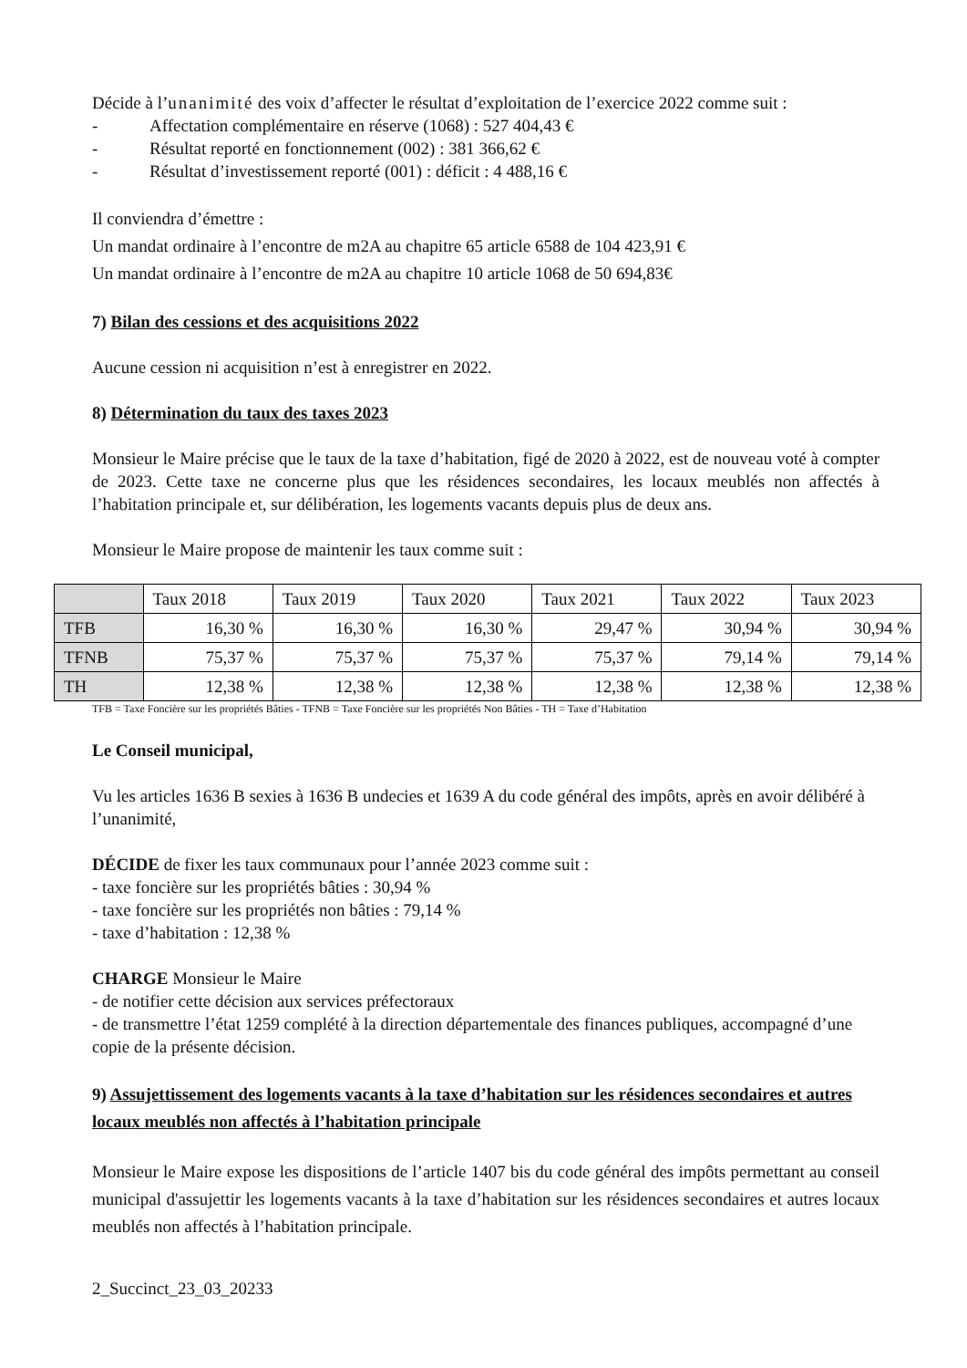Décide à l’unanimité des voix d’affecter le résultat d’exploitation de l’exercice 2022 comme suit :
- Affectation complémentaire en réserve (1068) : 527 404,43 €
- Résultat reporté en fonctionnement (002) : 381 366,62 €
- Résultat d’investissement reporté (001) : déficit : 4 488,16 €
Il conviendra d’émettre :
Un mandat ordinaire à l’encontre de m2A au chapitre 65 article 6588 de 104 423,91 €
Un mandat ordinaire à l’encontre de m2A au chapitre 10 article 1068 de 50 694,83€
7) Bilan des cessions et des acquisitions 2022
Aucune cession ni acquisition n’est à enregistrer en 2022.
8) Détermination du taux des taxes 2023
Monsieur le Maire précise que le taux de la taxe d’habitation, figé de 2020 à 2022, est de nouveau voté à compter de 2023. Cette taxe ne concerne plus que les résidences secondaires, les locaux meublés non affectés à l’habitation principale et, sur délibération, les logements vacants depuis plus de deux ans.
Monsieur le Maire propose de maintenir les taux comme suit :
| | Taux 2018 | Taux 2019 | Taux 2020 | Taux 2021 | Taux 2022 | Taux 2023 |
| --- | --- | --- | --- | --- | --- | --- |
| TFB | 16,30 % | 16,30 % | 16,30 % | 29,47 % | 30,94 % | 30,94 % |
| TFNB | 75,37 % | 75,37 % | 75,37 % | 75,37 % | 79,14 % | 79,14 % |
| TH | 12,38 % | 12,38 % | 12,38 % | 12,38 % | 12,38 % | 12,38 % |
TFB = Taxe Foncière sur les propriétés Bâties - TFNB = Taxe Foncière sur les propriétés Non Bâties - TH = Taxe d’Habitation
Le Conseil municipal,
Vu les articles 1636 B sexies à 1636 B undecies et 1639 A du code général des impôts, après en avoir délibéré à l’unanimité,
DÉCIDE de fixer les taux communaux pour l’année 2023 comme suit :
- taxe foncière sur les propriétés bâties : 30,94 %
- taxe foncière sur les propriétés non bâties : 79,14 %
- taxe d’habitation : 12,38 %
CHARGE Monsieur le Maire
- de notifier cette décision aux services préfectoraux
- de transmettre l’état 1259 complété à la direction départementale des finances publiques, accompagné d’une copie de la présente décision.
9) Assujettissement des logements vacants à la taxe d’habitation sur les résidences secondaires et autres locaux meublés non affectés à l’habitation principale
Monsieur le Maire expose les dispositions de l’article 1407 bis du code général des impôts permettant au conseil municipal d'assujettir les logements vacants à la taxe d’habitation sur les résidences secondaires et autres locaux meublés non affectés à l’habitation principale.
2_Succinct_23_03_20233